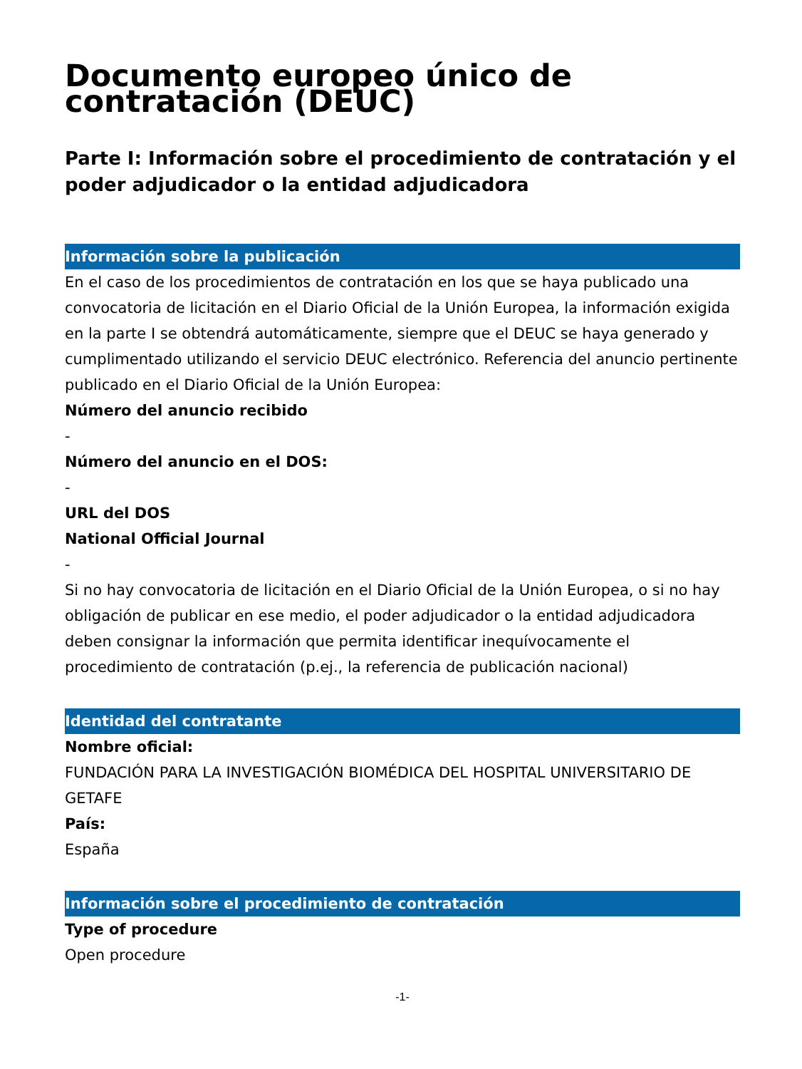Documento europeo único de contratación (DEUC)
Parte I: Información sobre el procedimiento de contratación y el poder adjudicador o la entidad adjudicadora
Información sobre la publicación
En el caso de los procedimientos de contratación en los que se haya publicado una convocatoria de licitación en el Diario Oficial de la Unión Europea, la información exigida en la parte I se obtendrá automáticamente, siempre que el DEUC se haya generado y cumplimentado utilizando el servicio DEUC electrónico. Referencia del anuncio pertinente publicado en el Diario Oficial de la Unión Europea:
Número del anuncio recibido
-
Número del anuncio en el DOS:
-
URL del DOS
National Official Journal
-
Si no hay convocatoria de licitación en el Diario Oficial de la Unión Europea, o si no hay obligación de publicar en ese medio, el poder adjudicador o la entidad adjudicadora deben consignar la información que permita identificar inequívocamente el procedimiento de contratación (p.ej., la referencia de publicación nacional)
Identidad del contratante
Nombre oficial:
FUNDACIÓN PARA LA INVESTIGACIÓN BIOMÉDICA DEL HOSPITAL UNIVERSITARIO DE GETAFE
País:
España
Información sobre el procedimiento de contratación
Type of procedure
Open procedure
-1-